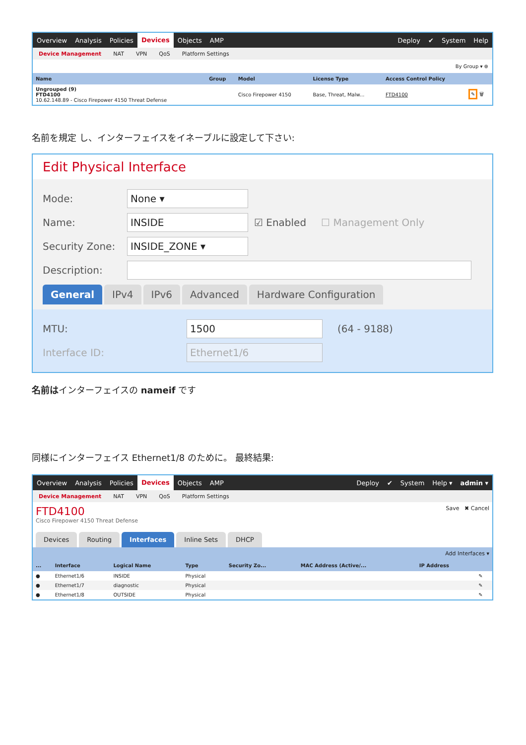Overview Analysis Policies Devices Objects AMP Deploy ✔ System Help
Device Management NAT VPN QoS Platform Settings
By Group ▾ ⊕
| Name | Group | Model | License Type | Access Control Policy | |
| --- | --- | --- | --- | --- | --- |
| Ungrouped (9) FTD4100 10.62.148.89 - Cisco Firepower 4150 Threat Defense | | Cisco Firepower 4150 | Base, Threat, Malw... | FTD4100 | ✎ 🗑 |
名前を規定 し、インターフェイスをイネーブルに設定して下さい:
Edit Physical Interface
Mode: None ▾
Name: INSIDE ☑ Enabled ☐ Management Only
Security Zone: INSIDE_ZONE ▾
Description:
General IPv4 IPv6 Advanced Hardware Configuration
MTU: 1500 (64 - 9188)
Interface ID: Ethernet1/6
名前はインターフェイスの nameif です
同様にインターフェイス Ethernet1/8 のために。 最終結果:
Overview Analysis Policies Devices Objects AMP Deploy ✔ System Help ▾ admin ▾
Device Management NAT VPN QoS Platform Settings
FTD4100
Cisco Firepower 4150 Threat Defense
Save ✖ Cancel
Devices Routing Interfaces Inline Sets DHCP
Add Interfaces ▾
| ... | Interface | Logical Name | Type | Security Zo... | MAC Address (Active/... | IP Address | |
| --- | --- | --- | --- | --- | --- | --- | --- |
| ● | Ethernet1/6 | INSIDE | Physical | | | | ✎ |
| ● | Ethernet1/7 | diagnostic | Physical | | | | ✎ |
| ● | Ethernet1/8 | OUTSIDE | Physical | | | | ✎ |